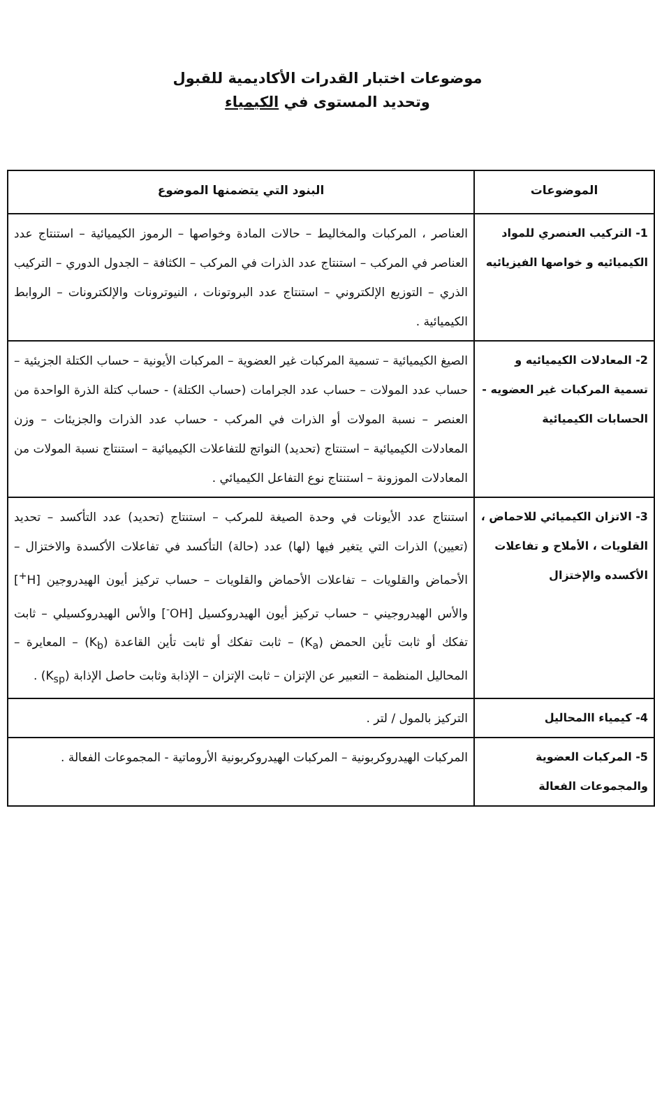موضوعات اختبار القدرات الأكاديمية للقبول
وتحديد المستوى في الكيمياء
| الموضوعات | البنود التي يتضمنها الموضوع |
| --- | --- |
| 1- التركيب العنصري للمواد الكيميائيه و خواصها الفيزيائيه | العناصر ، المركبات والمخاليط – حالات المادة وخواصها – الرموز الكيميائية – استنتاج عدد العناصر في المركب – استنتاج عدد الذرات في المركب – الكثافة – الجدول الدوري – التركيب الذري – التوزيع الإلكتروني – استنتاج عدد البروتونات ، النيوترونات والإلكترونات – الروابط الكيميائية . |
| 2- المعادلات الكيميائيه و تسمية المركبات غير العضويه - الحسابات الكيميائية | الصيغ الكيميائية – تسمية المركبات غير العضوية – المركبات الأيونية – حساب الكتلة الجزيئية – حساب عدد المولات – حساب عدد الجرامات (حساب الكتلة) - حساب كتلة الذرة الواحدة من العنصر – نسبة المولات أو الذرات في المركب - حساب عدد الذرات والجزيئات – وزن المعادلات الكيميائية – استنتاج (تحديد) النواتج للتفاعلات الكيميائية – استنتاج نسبة المولات من المعادلات الموزونة – استنتاج نوع التفاعل الكيميائي . |
| 3- الاتزان الكيميائي للاحماض ، القلويات ، الأملاح و تفاعلات الأكسده والإختزال | استنتاج عدد الأيونات في وحدة الصيغة للمركب – استنتاج (تحديد) عدد التأكسد – تحديد (تعيين) الذرات التي يتغير فيها (لها) عدد (حالة) التأكسد في تفاعلات الأكسدة والاختزال – الأحماض والقلويات – تفاعلات الأحماض والقلويات – حساب تركيز أيون الهيدروجين [H<sup>+</sup>] والأس الهيدروجيني – حساب تركيز أيون الهيدروكسيل [OH<sup>-</sup>] والأس الهيدروكسيلي – ثابت تفكك أو ثابت تأين الحمض (K<sub>a</sub>) – ثابت تفكك أو ثابت تأين القاعدة (K<sub>b</sub>) – المعايرة – المحاليل المنظمة – التعبير عن الإتزان – ثابت الإتزان – الإذابة وثابت حاصل الإذابة (K<sub>sp</sub>) . |
| 4- كيمياء االمحاليل | التركيز بالمول / لتر . |
| 5- المركبات العضوية والمجموعات الفعالة | المركبات الهيدروكربونية – المركبات الهيدروكربونية الأروماتية - المجموعات الفعالة . |